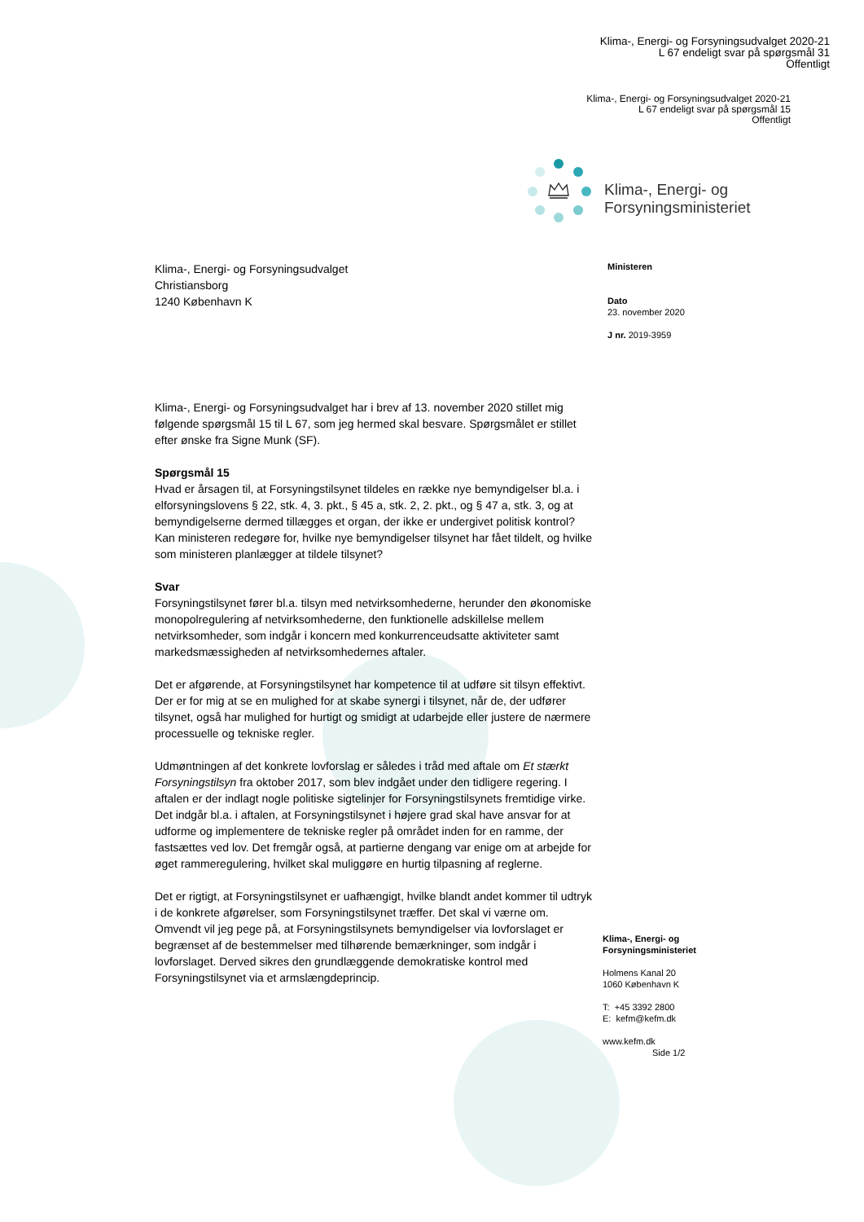Klima-, Energi- og Forsyningsudvalget 2020-21
L 67 endeligt svar på spørgsmål 31
Offentligt
Klima-, Energi- og Forsyningsudvalget 2020-21
L 67 endeligt svar på spørgsmål 15
Offentligt
Klima-, Energi- og
Forsyningsministeriet
Klima-, Energi- og Forsyningsudvalget
Christiansborg
1240 København K
Ministeren
Dato
23. november 2020
J nr. 2019-3959
Klima-, Energi- og Forsyningsudvalget har i brev af 13. november 2020 stillet mig følgende spørgsmål 15 til L 67, som jeg hermed skal besvare. Spørgsmålet er stillet efter ønske fra Signe Munk (SF).
Spørgsmål 15
Hvad er årsagen til, at Forsyningstilsynet tildeles en række nye bemyndigelser bl.a. i elforsyningslovens § 22, stk. 4, 3. pkt., § 45 a, stk. 2, 2. pkt., og § 47 a, stk. 3, og at bemyndigelserne dermed tillægges et organ, der ikke er undergivet politisk kontrol? Kan ministeren redegøre for, hvilke nye bemyndigelser tilsynet har fået tildelt, og hvilke som ministeren planlægger at tildele tilsynet?
Svar
Forsyningstilsynet fører bl.a. tilsyn med netvirksomhederne, herunder den økonomiske monopolregulering af netvirksomhederne, den funktionelle adskillelse mellem netvirksomheder, som indgår i koncern med konkurrenceudsatte aktiviteter samt markedsmæssigheden af netvirksomhedernes aftaler.
Det er afgørende, at Forsyningstilsynet har kompetence til at udføre sit tilsyn effektivt. Der er for mig at se en mulighed for at skabe synergi i tilsynet, når de, der udfører tilsynet, også har mulighed for hurtigt og smidigt at udarbejde eller justere de nærmere processuelle og tekniske regler.
Udmøntningen af det konkrete lovforslag er således i tråd med aftale om Et stærkt Forsyningstilsyn fra oktober 2017, som blev indgået under den tidligere regering. I aftalen er der indlagt nogle politiske sigtelinjer for Forsyningstilsynets fremtidige virke. Det indgår bl.a. i aftalen, at Forsyningstilsynet i højere grad skal have ansvar for at udforme og implementere de tekniske regler på området inden for en ramme, der fastsættes ved lov. Det fremgår også, at partierne dengang var enige om at arbejde for øget rammeregulering, hvilket skal muliggøre en hurtig tilpasning af reglerne.
Det er rigtigt, at Forsyningstilsynet er uafhængigt, hvilke blandt andet kommer til udtryk i de konkrete afgørelser, som Forsyningstilsynet træffer. Det skal vi værne om. Omvendt vil jeg pege på, at Forsyningstilsynets bemyndigelser via lovforslaget er begrænset af de bestemmelser med tilhørende bemærkninger, som indgår i lovforslaget. Derved sikres den grundlæggende demokratiske kontrol med Forsyningstilsynet via et armslængdeprincip.
Klima-, Energi- og
Forsyningsministeriet
Holmens Kanal 20
1060 København K
T: +45 3392 2800
E: kefm@kefm.dk
www.kefm.dk
Side 1/2